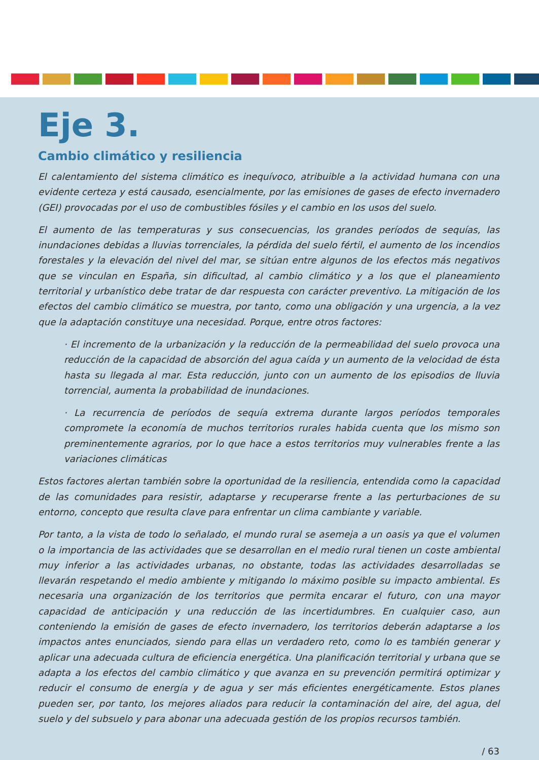Eje 3.
Cambio climático y resiliencia
El calentamiento del sistema climático es inequívoco, atribuible a la actividad humana con una evidente certeza y está causado, esencialmente, por las emisiones de gases de efecto invernadero (GEI) provocadas por el uso de combustibles fósiles y el cambio en los usos del suelo.
El aumento de las temperaturas y sus consecuencias, los grandes períodos de sequías, las inundaciones debidas a lluvias torrenciales, la pérdida del suelo fértil, el aumento de los incendios forestales y la elevación del nivel del mar, se sitúan entre algunos de los efectos más negativos que se vinculan en España, sin dificultad, al cambio climático y a los que el planeamiento territorial y urbanístico debe tratar de dar respuesta con carácter preventivo. La mitigación de los efectos del cambio climático se muestra, por tanto, como una obligación y una urgencia, a la vez que la adaptación constituye una necesidad. Porque, entre otros factores:
· El incremento de la urbanización y la reducción de la permeabilidad del suelo provoca una reducción de la capacidad de absorción del agua caída y un aumento de la velocidad de ésta hasta su llegada al mar. Esta reducción, junto con un aumento de los episodios de lluvia torrencial, aumenta la probabilidad de inundaciones.
· La recurrencia de períodos de sequía extrema durante largos períodos temporales compromete la economía de muchos territorios rurales habida cuenta que los mismo son preminentemente agrarios, por lo que hace a estos territorios muy vulnerables frente a las variaciones climáticas
Estos factores alertan también sobre la oportunidad de la resiliencia, entendida como la capacidad de las comunidades para resistir, adaptarse y recuperarse frente a las perturbaciones de su entorno, concepto que resulta clave para enfrentar un clima cambiante y variable.
Por tanto, a la vista de todo lo señalado, el mundo rural se asemeja a un oasis ya que el volumen o la importancia de las actividades que se desarrollan en el medio rural tienen un coste ambiental muy inferior a las actividades urbanas, no obstante, todas las actividades desarrolladas se llevarán respetando el medio ambiente y mitigando lo máximo posible su impacto ambiental. Es necesaria una organización de los territorios que permita encarar el futuro, con una mayor capacidad de anticipación y una reducción de las incertidumbres. En cualquier caso, aun conteniendo la emisión de gases de efecto invernadero, los territorios deberán adaptarse a los impactos antes enunciados, siendo para ellas un verdadero reto, como lo es también generar y aplicar una adecuada cultura de eficiencia energética. Una planificación territorial y urbana que se adapta a los efectos del cambio climático y que avanza en su prevención permitirá optimizar y reducir el consumo de energía y de agua y ser más eficientes energéticamente. Estos planes pueden ser, por tanto, los mejores aliados para reducir la contaminación del aire, del agua, del suelo y del subsuelo y para abonar una adecuada gestión de los propios recursos también.
/ 63